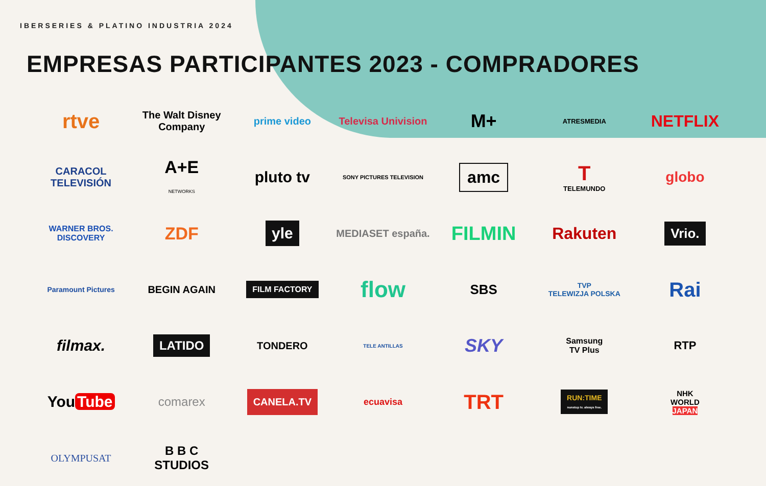IBERSERIES & PLATINO INDUSTRIA 2024
EMPRESAS PARTICIPANTES 2023 - COMPRADORES
rtve
The Walt Disney Company
prime video
Televisa Univision
M+
ATRESMEDIA
NETFLIX
CARACOL TELEVISIÓN
A+E
NETWORKS
pluto tv
SONY PICTURES TELEVISION
amc
T
TELEMUNDO
globo
WARNER BROS. DISCOVERY
ZDF
yle
MEDIASET españa.
FILMIN
Rakuten
Vrio.
Paramount Pictures
BEGIN AGAIN
FILM FACTORY
flow
SBS
TVP
TELEWIZJA POLSKA
Rai
filmax.
LATIDO
TONDERO
TELE ANTILLAS
SKY
Samsung
TV Plus
RTP
You Tube
comarex
CANELA.TV
ecuavisa
TRT
RUN:TIME
nonstop tv. always free.
NHK
WORLD
JAPAN
OLYMPUSAT
B B C
STUDIOS